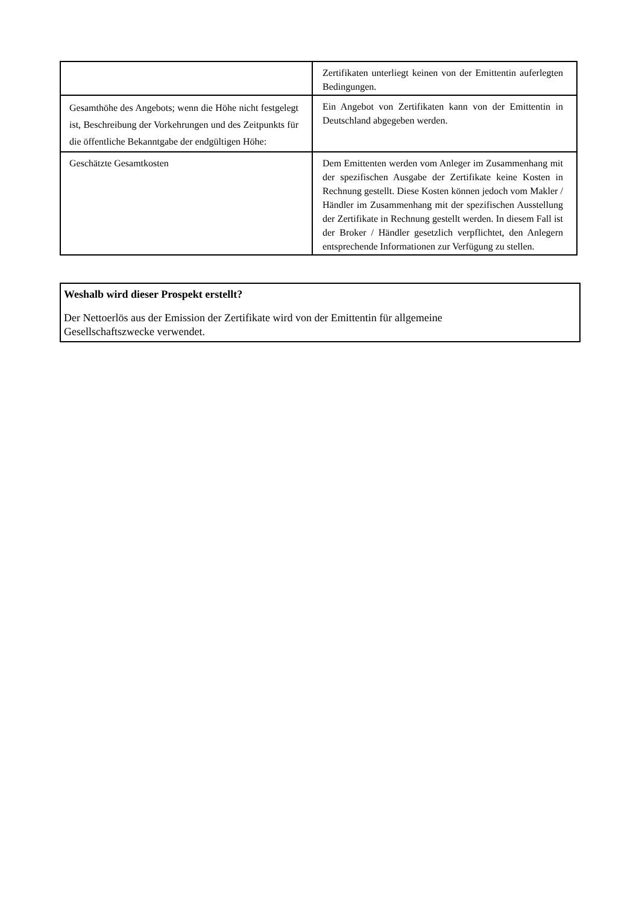| | Zertifikaten unterliegt keinen von der Emittentin auferlegten Bedingungen. |
| Gesamthöhe des Angebots; wenn die Höhe nicht festgelegt ist, Beschreibung der Vorkehrungen und des Zeitpunkts für die öffentliche Bekanntgabe der endgültigen Höhe: | Ein Angebot von Zertifikaten kann von der Emittentin in Deutschland abgegeben werden. |
| Geschätzte Gesamtkosten | Dem Emittenten werden vom Anleger im Zusammenhang mit der spezifischen Ausgabe der Zertifikate keine Kosten in Rechnung gestellt. Diese Kosten können jedoch vom Makler / Händler im Zusammenhang mit der spezifischen Ausstellung der Zertifikate in Rechnung gestellt werden. In diesem Fall ist der Broker / Händler gesetzlich verpflichtet, den Anlegern entsprechende Informationen zur Verfügung zu stellen. |
Weshalb wird dieser Prospekt erstellt?
Der Nettoerlös aus der Emission der Zertifikate wird von der Emittentin für allgemeine
Gesellschaftszwecke verwendet.